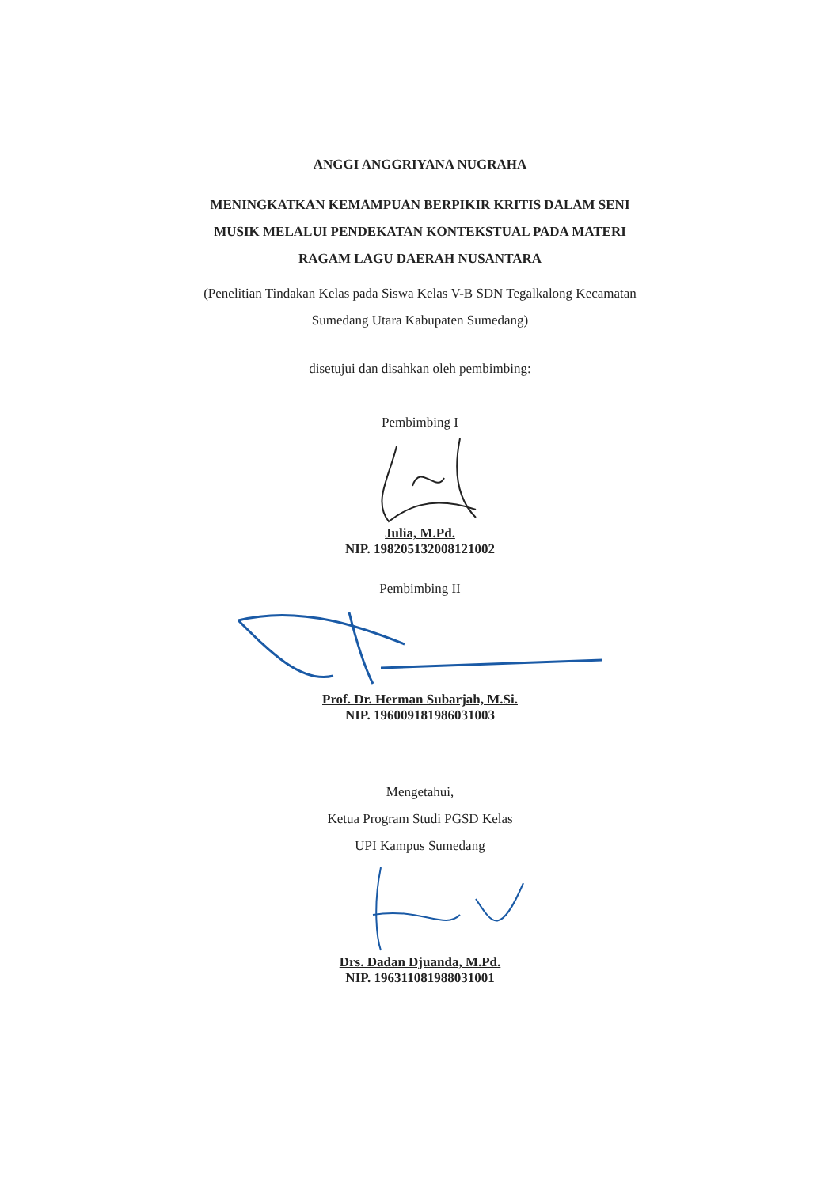ANGGI ANGGRIYANA NUGRAHA
MENINGKATKAN KEMAMPUAN BERPIKIR KRITIS DALAM SENI
MUSIK MELALUI PENDEKATAN KONTEKSTUAL PADA MATERI
RAGAM LAGU DAERAH NUSANTARA
(Penelitian Tindakan Kelas pada Siswa Kelas V-B SDN Tegalkalong Kecamatan
Sumedang Utara Kabupaten Sumedang)
disetujui dan disahkan oleh pembimbing:
Pembimbing I
Julia, M.Pd.
NIP. 198205132008121002
Pembimbing II
Prof. Dr. Herman Subarjah, M.Si.
NIP. 196009181986031003
Mengetahui,
Ketua Program Studi PGSD Kelas
UPI Kampus Sumedang
Drs. Dadan Djuanda, M.Pd.
NIP. 196311081988031001